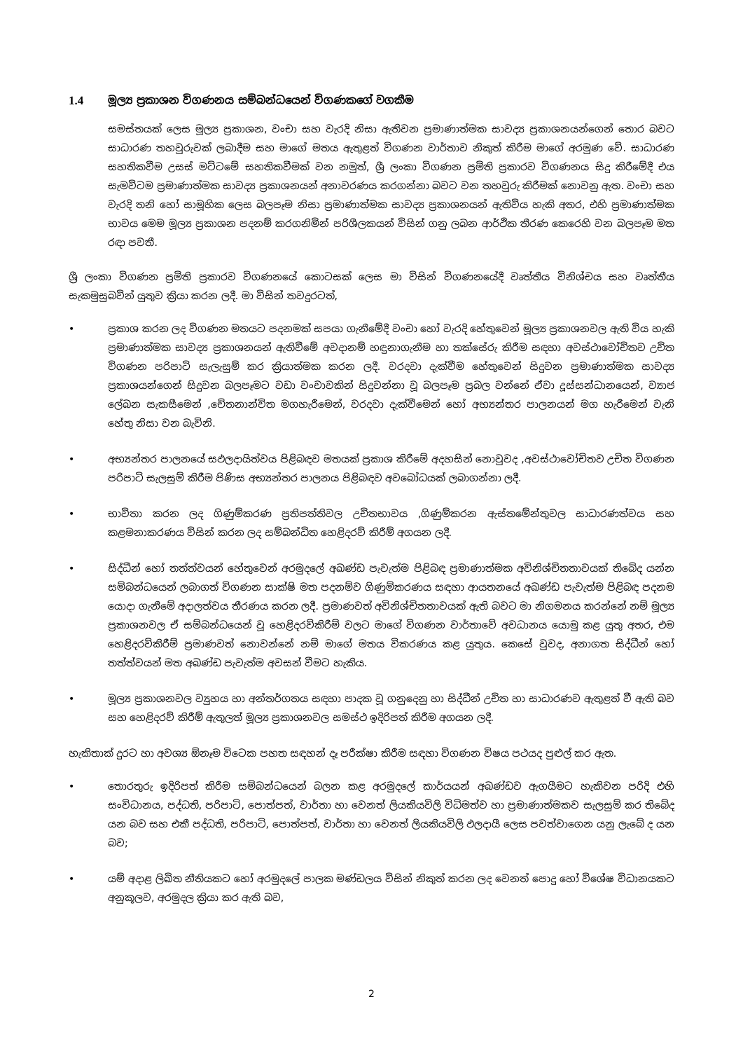1.4 මූල්‍ය ප්‍රකාශන විගණනය සම්බන්ධයෙන් විගණකගේ වගකීම
සමස්තයක් ලෙස මූල්‍ය ප්‍රකාශන, වංචා සහ වැරදි නිසා ඇතිවන ප්‍රමාණාත්මක සාවද්‍ය ප්‍රකාශනයන්ගෙන් තොර බවට සාධාරණ තහවුරුවක් ලබාදීම සහ මාගේ මතය ඇතුළත් විගණන වාර්තාව නිකුත් කිරීම මාගේ අරමුණ වේ. සාධාරණ සහතිකවීම උසස් මට්ටමේ සහතිකවීමක් වන නමුත්, ශ්‍රී ලංකා විගණන ප්‍රමිති ප්‍රකාරව විගණනය සිදු කිරීමේදී එය සැමවිටම ප්‍රමාණාත්මක සාවද්‍ය ප්‍රකාශනයන් අනාවරණය කරගන්නා බවට වන තහවුරු කිරීමක් නොවනු ඇත. වංචා සහ වැරදි තනි හෝ සාමූහික ලෙස බලපෑම නිසා ප්‍රමාණාත්මක සාවද්‍ය ප්‍රකාශනයන් ඇතිවිය හැකි අතර, එහි ප්‍රමාණාත්මක භාවය මෙම මූල්‍ය ප්‍රකාශන පදනම් කරගනිමින් පරිශීලකයන් විසින් ගනු ලබන ආර්ථික තීරණ කෙරෙහි වන බලපෑම මත රඳා පවතී.
ශ්‍රී ලංකා විගණන ප්‍රමිති ප්‍රකාරව විගණනයේ කොටසක් ලෙස මා විසින් විගණනයේදී වෘත්තීය විනිශ්චය සහ වෘත්තීය සැකමුසුබවින් යුතුව ක්‍රියා කරන ලදී. මා විසින් තවදුරටත්,
• ප්‍රකාශ කරන ලද විගණන මතයට පදනමක් සපයා ගැනීමේදී වංචා හෝ වැරදි හේතුවෙන් මූල්‍ය ප්‍රකාශනවල ඇති විය හැකි ප්‍රමාණාත්මක සාවද්‍ය ප්‍රකාශනයන් ඇතිවීමේ අවදානම් හඳුනාගැනීම හා තක්සේරු කිරීම සඳහා අවස්ථාවෝචිතව උචිත විගණන පරිපාටි සැලැසුම් කර ක්‍රියාත්මක කරන ලදී. වරදවා දැක්වීම හේතුවෙන් සිදුවන ප්‍රමාණාත්මක සාවද්‍ය ප්‍රකාශයන්ගෙන් සිදුවන බලපෑමට වඩා වංචාවකින් සිදුවන්නා වූ බලපෑම ප්‍රබල වන්නේ ඒවා දූස්සන්ධානයෙන්, ව්‍යාජ ලේඛන සැකසීමෙන් ,චේතනාන්විත මගහැරීමෙන්, වරදවා දැක්වීමෙන් හෝ අභ්‍යන්තර පාලනයන් මග හැරීමෙන් වැනි හේතු නිසා වන බැවිනි.
• අභ්‍යන්තර පාලනයේ සඵලදායිත්වය පිළිබඳව මතයක් ප්‍රකාශ කිරීමේ අදහසින් නොවුවද ,අවස්ථාවෝචිතව උචිත විගණන පරිපාටි සැලසුම් කිරීම පිණිස අභ්‍යන්තර පාලනය පිළිබඳව අවබෝධයක් ලබාගන්නා ලදී.
• භාවිතා කරන ලද ගිණුම්කරණ ප්‍රතිපත්තිවල උචිතභාවය ,ගිණුම්කරන ඇස්තමේන්තුවල සාධාරණත්වය සහ කළමනාකරණය විසින් කරන ලද සම්බන්ධිත හෙළිදරව් කිරීම් අගයන ලදී.
• සිද්ධීන් හෝ තත්ත්වයන් හේතුවෙන් අරමුදලේ අඛණ්ඩ පැවැත්ම පිළිබඳ ප්‍රමාණාත්මක අවිනිශ්චිතතාවයක් තිබේද යන්න සම්බන්ධයෙන් ලබාගත් විගණන සාක්ෂි මත පදනම්ව ගිණුම්කරණය සඳහා ආයතනයේ අඛණ්ඩ පැවැත්ම පිළිබඳ පදනම යොදා ගැනීමේ අදාලත්වය තීරණය කරන ලදී. ප්‍රමාණවත් අවිනිශ්චිතතාවයක් ඇති බවට මා නිගමනය කරන්නේ නම් මූල්‍ය ප්‍රකාශනවල ඒ සම්බන්ධයෙන් වූ හෙළිදරව්කිරීම් වලට මාගේ විගණන වාර්තාවේ අවධානය යොමු කළ යුතු අතර, එම හෙළිදරව්කිරීම් ප්‍රමාණවත් නොවන්නේ නම් මාගේ මතය විකරණය කළ යුතුය. කෙසේ වුවද, අනාගත සිද්ධීන් හෝ තත්ත්වයන් මත අඛණ්ඩ පැවැත්ම අවසන් වීමට හැකිය.
• මූල්‍ය ප්‍රකාශනවල ව්‍යුහය හා අන්තර්ගතය සඳහා පාදක වූ ගනුදෙනු හා සිද්ධීන් උචිත හා සාධාරණව ඇතුළත් වී ඇති බව සහ හෙළිදරව් කිරීම් ඇතුලත් මූල්‍ය ප්‍රකාශනවල සමස්ථ ඉදිරිපත් කිරීම අගයන ලදී.
හැකිතාක් දුරට හා අවශ්‍ය ඕනෑම විටෙක පහත සඳහන් දෑ පරීක්ෂා කිරීම සඳහා විගණන විෂය පථයද පුළුල් කර ඇත.
• තොරතුරු ඉදිරිපත් කිරීම සම්බන්ධයෙන් බලන කළ අරමුදලේ කාර්යයන් අඛණ්ඩව ඇගයීමට හැකිවන පරිදි එහි සංවිධානය, පද්ධති, පරිපාටි, පොත්පත්, වාර්තා හා වෙනත් ලියකියවිලි විධිමත්ව හා ප්‍රමාණාත්මකව සැලසුම් කර තිබේද යන බව සහ එකී පද්ධති, පරිපාටි, පොත්පත්, වාර්තා හා වෙනත් ලියකියවිලි ඵලදායී ලෙස පවත්වාගෙන යනු ලැබේ ද යන බව;
• යම් අදාළ ලිඛිත නීතියකට හෝ අරමුදලේ පාලක මණ්ඩලය විසින් නිකුත් කරන ලද වෙනත් පොදු හෝ විශේෂ විධානයකට අනුකූලව, අරමුදල ක්‍රියා කර ඇති බව,
2